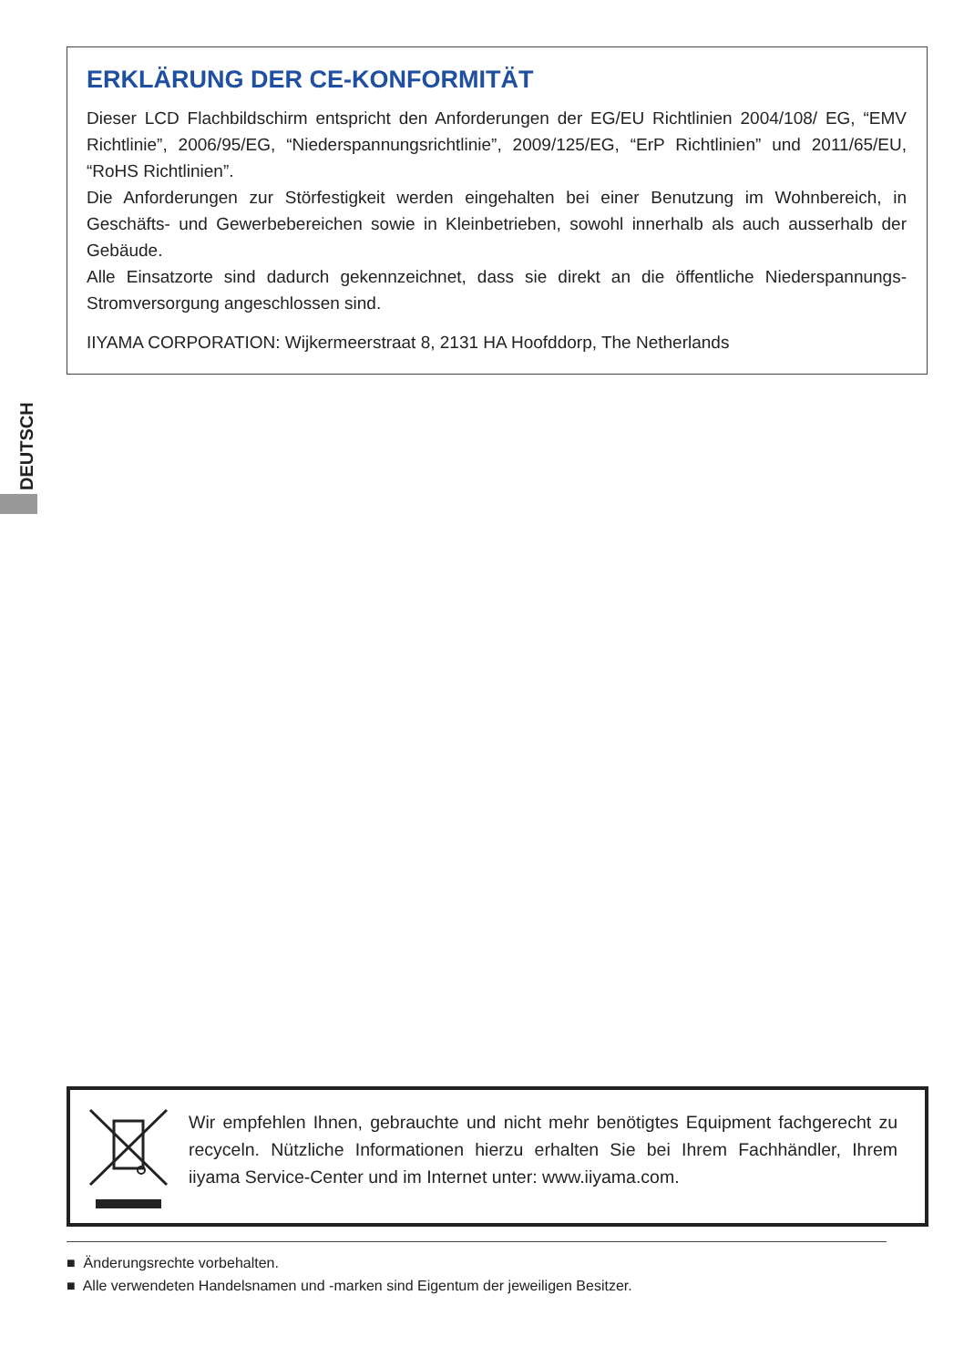ERKLÄRUNG DER CE-KONFORMITÄT
Dieser LCD Flachbildschirm entspricht den Anforderungen der EG/EU Richtlinien 2004/108/ EG, “EMV Richtlinie”, 2006/95/EG, “Niederspannungsrichtlinie”, 2009/125/EG, “ErP Richtlinien” und 2011/65/EU, “RoHS Richtlinien”.
Die Anforderungen zur Störfestigkeit werden eingehalten bei einer Benutzung im Wohnbereich, in Geschäfts- und Gewerbebereichen sowie in Kleinbetrieben, sowohl innerhalb als auch ausserhalb der Gebäude.
Alle Einsatzorte sind dadurch gekennzeichnet, dass sie direkt an die öffentliche Niederspannungs- Stromversorgung angeschlossen sind.
IIYAMA CORPORATION: Wijkermeerstraat 8, 2131 HA Hoofddorp, The Netherlands
DEUTSCH
Wir empfehlen Ihnen, gebrauchte und nicht mehr benötigtes Equipment fachgerecht zu recyceln. Nützliche Informationen hierzu erhalten Sie bei Ihrem Fachhändler, Ihrem iiyama Service-Center und im Internet unter: www.iiyama.com.
■ Änderungsrechte vorbehalten.
■ Alle verwendeten Handelsnamen und -marken sind Eigentum der jeweiligen Besitzer.